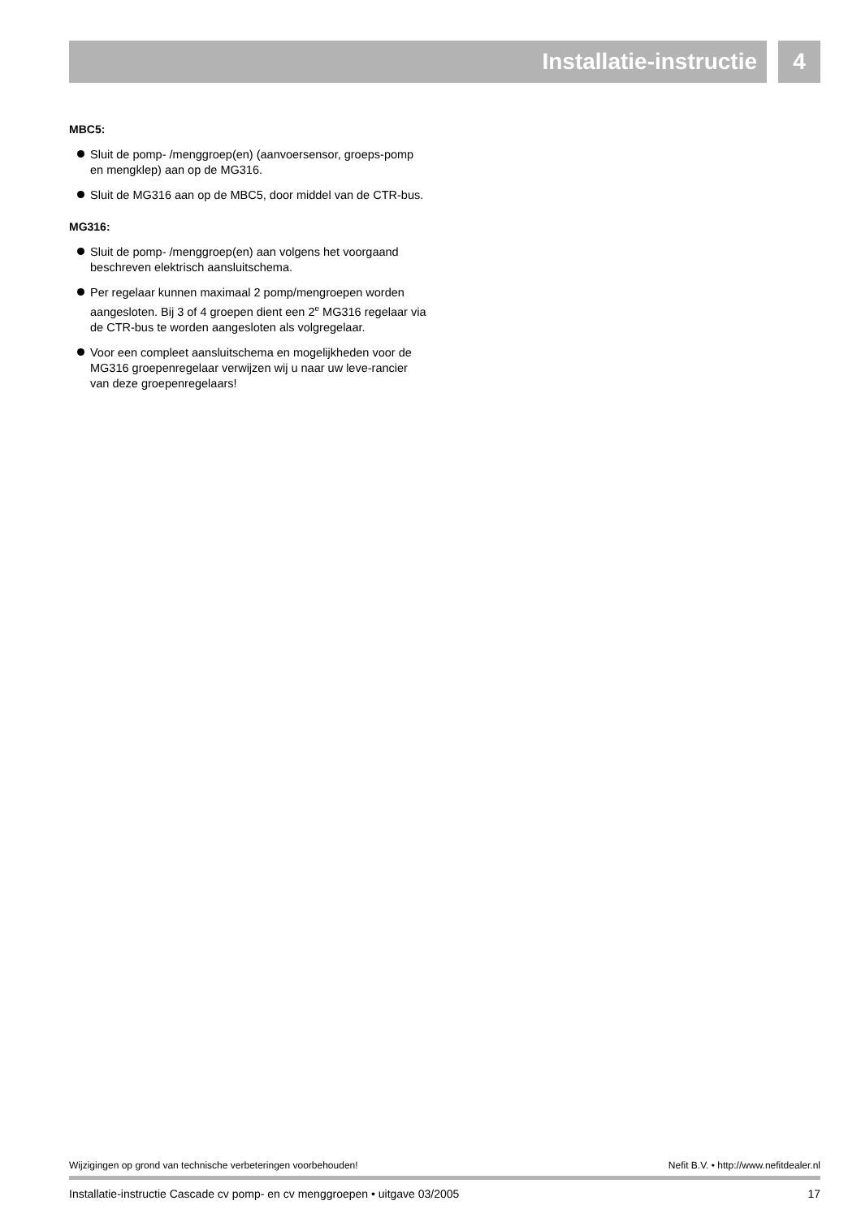Installatie-instructie 4
MBC5:
Sluit de pomp- /menggroep(en) (aanvoersensor, groeps-pomp en mengklep) aan op de MG316.
Sluit de MG316 aan op de MBC5, door middel van de CTR-bus.
MG316:
Sluit de pomp- /menggroep(en) aan volgens het voorgaand beschreven elektrisch aansluitschema.
Per regelaar kunnen maximaal 2 pomp/mengroepen worden aangesloten. Bij 3 of 4 groepen dient een 2<sup>e</sup> MG316 regelaar via de CTR-bus te worden aangesloten als volgregelaar.
Voor een compleet aansluitschema en mogelijkheden voor de MG316 groepenregelaar verwijzen wij u naar uw leve-rancier van deze groepenregelaars!
Wijzigingen op grond van technische verbeteringen voorbehouden! Nefit B.V. • http://www.nefitdealer.nl
Installatie-instructie Cascade cv pomp- en cv menggroepen • uitgave 03/2005 17